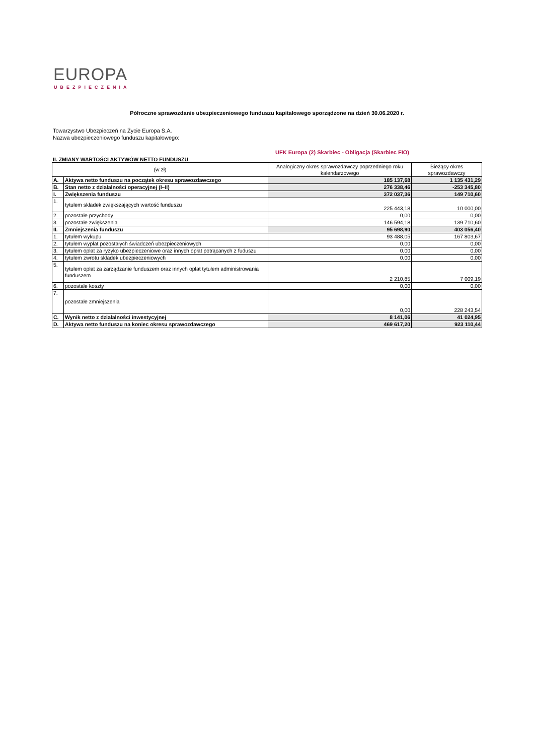EUROPA
UBEZPIECZENIA
Półroczne sprawozdanie ubezpieczeniowego funduszu kapitałowego sporządzone na dzień 30.06.2020 r.
Towarzystwo Ubezpieczeń na Życie Europa S.A.
Nazwa ubezpieczeniowego funduszu kapitałowego:
UFK Europa (2) Skarbiec - Obligacja (Skarbiec FIO)
II. ZMIANY WARTOŚCI AKTYWÓW NETTO FUNDUSZU
| (w zł) | | Analogiczny okres sprawozdawczy poprzedniego roku kalendarzowego | Bieżący okres sprawozdawczy |
| --- | --- | --- | --- |
| A. | Aktywa netto funduszu na początek okresu sprawozdawczego | 185 137,68 | 1 135 431,29 |
| B. | Stan netto z działalności operacyjnej (I–II) | 276 338,46 | -253 345,80 |
| I. | Zwiększenia funduszu | 372 037,36 | 149 710,60 |
| 1. | tytułem składek zwiększających wartość funduszu | 225 443,18 | 10 000,00 |
| 2. | pozostałe przychody | 0,00 | 0,00 |
| 3. | pozostałe zwiększenia | 146 594,18 | 139 710,60 |
| II. | Zmniejszenia funduszu | 95 698,90 | 403 056,40 |
| 1. | tytułem wykupu | 93 488,05 | 167 803,67 |
| 2. | tytułem wypłat pozostałych świadczeń ubezpieczeniowych | 0,00 | 0,00 |
| 3. | tytułem opłat za ryzyko ubezpieczeniowe oraz innych opłat potrącanych z fuduszu | 0,00 | 0,00 |
| 4. | tytułem zwrotu składek ubezpieczeniowych | 0,00 | 0,00 |
| 5. | tytułem opłat za zarządzanie funduszem oraz innych opłat tytułem administrowania funduszem | 2 210,85 | 7 009,19 |
| 6. | pozostałe koszty | 0,00 | 0,00 |
| 7. | pozostałe zmniejszenia | 0,00 | 228 243,54 |
| C. | Wynik netto z działalności inwestycyjnej | 8 141,06 | 41 024,95 |
| D. | Aktywa netto funduszu na koniec okresu sprawozdawczego | 469 617,20 | 923 110,44 |